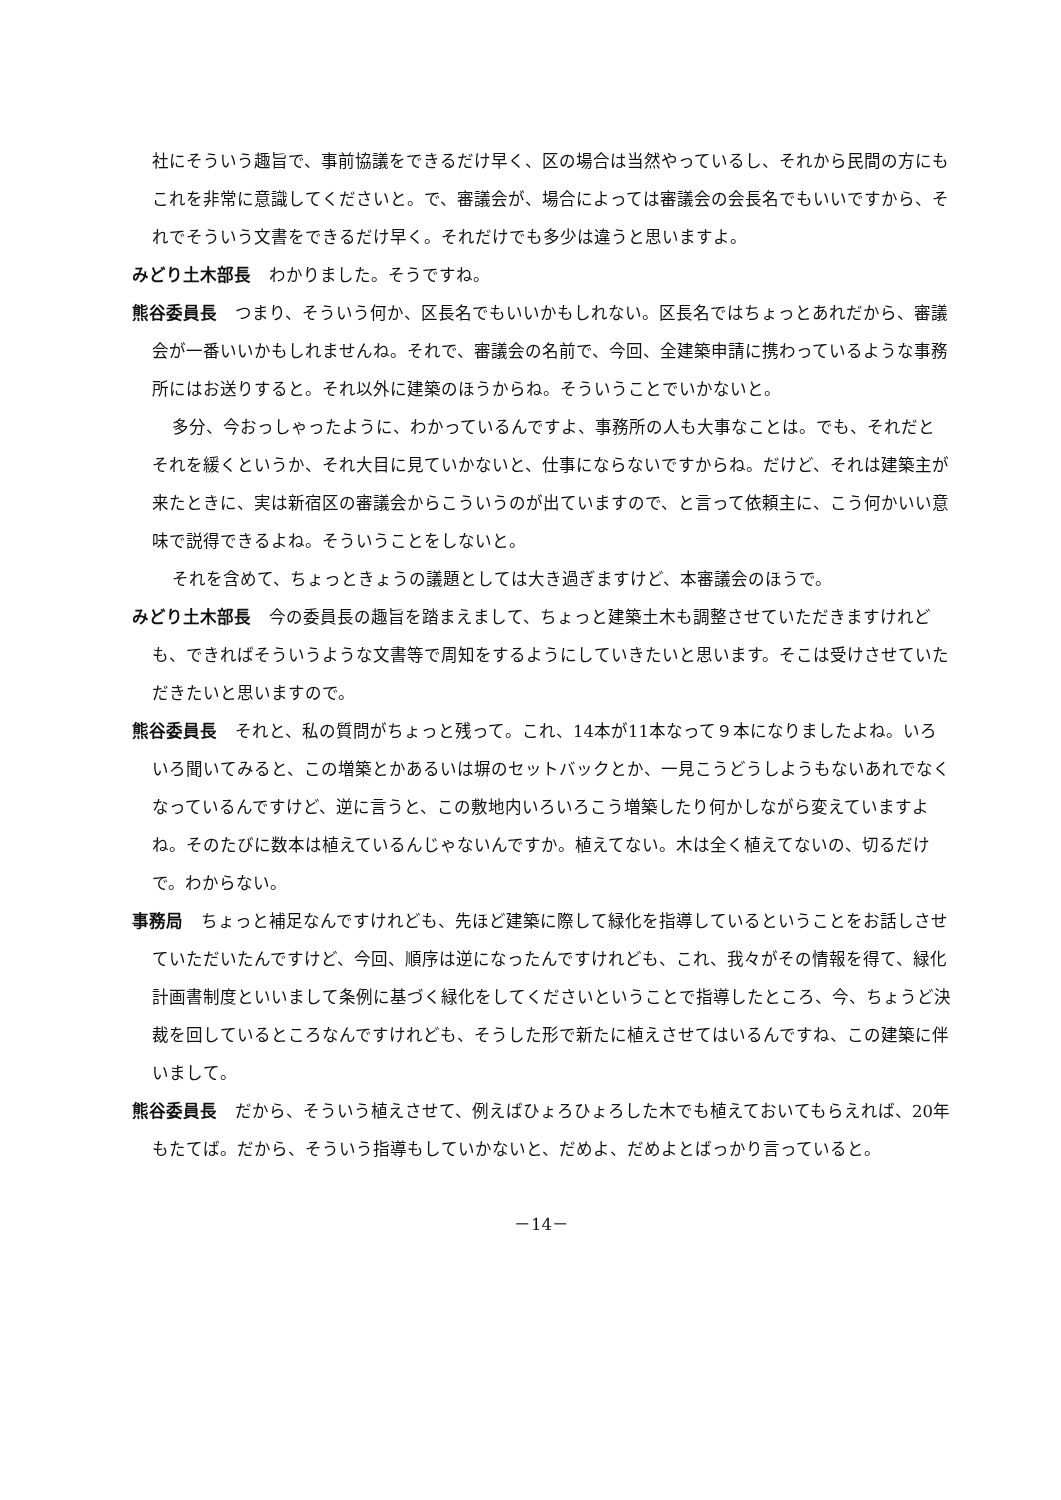社にそういう趣旨で、事前協議をできるだけ早く、区の場合は当然やっているし、それから民間の方にもこれを非常に意識してくださいと。で、審議会が、場合によっては審議会の会長名でもいいですから、それでそういう文書をできるだけ早く。それだけでも多少は違うと思いますよ。
みどり土木部長 わかりました。そうですね。
熊谷委員長 つまり、そういう何か、区長名でもいいかもしれない。区長名ではちょっとあれだから、審議会が一番いいかもしれませんね。それで、審議会の名前で、今回、全建築申請に携わっているような事務所にはお送りすると。それ以外に建築のほうからね。そういうことでいかないと。
多分、今おっしゃったように、わかっているんですよ、事務所の人も大事なことは。でも、それだとそれを緩くというか、それ大目に見ていかないと、仕事にならないですからね。だけど、それは建築主が来たときに、実は新宿区の審議会からこういうのが出ていますので、と言って依頼主に、こう何かいい意味で説得できるよね。そういうことをしないと。
それを含めて、ちょっときょうの議題としては大き過ぎますけど、本審議会のほうで。
みどり土木部長 今の委員長の趣旨を踏まえまして、ちょっと建築土木も調整させていただきますけれども、できればそういうような文書等で周知をするようにしていきたいと思います。そこは受けさせていただきたいと思いますので。
熊谷委員長 それと、私の質問がちょっと残って。これ、14本が11本なって９本になりましたよね。いろいろ聞いてみると、この増築とかあるいは塀のセットバックとか、一見こうどうしようもないあれでなくなっているんですけど、逆に言うと、この敷地内いろいろこう増築したり何かしながら変えていますよね。そのたびに数本は植えているんじゃないんですか。植えてない。木は全く植えてないの、切るだけで。わからない。
事務局 ちょっと補足なんですけれども、先ほど建築に際して緑化を指導しているということをお話しさせていただいたんですけど、今回、順序は逆になったんですけれども、これ、我々がその情報を得て、緑化計画書制度といいまして条例に基づく緑化をしてくださいということで指導したところ、今、ちょうど決裁を回しているところなんですけれども、そうした形で新たに植えさせてはいるんですね、この建築に伴いまして。
熊谷委員長 だから、そういう植えさせて、例えばひょろひょろした木でも植えておいてもらえれば、20年もたてば。だから、そういう指導もしていかないと、だめよ、だめよとばっかり言っていると。
－14－